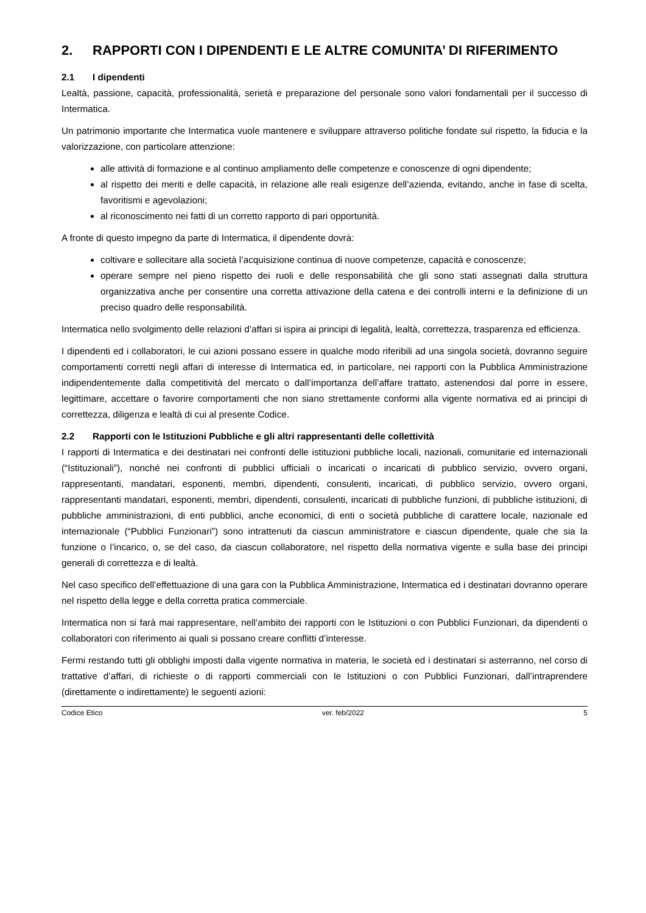2. RAPPORTI CON I DIPENDENTI E LE ALTRE COMUNITA’ DI RIFERIMENTO
2.1 I dipendenti
Lealtà, passione, capacità, professionalità, serietà e preparazione del personale sono valori fondamentali per il successo di Intermatica.
Un patrimonio importante che Intermatica vuole mantenere e sviluppare attraverso politiche fondate sul rispetto, la fiducia e la valorizzazione, con particolare attenzione:
alle attività di formazione e al continuo ampliamento delle competenze e conoscenze di ogni dipendente;
al rispetto dei meriti e delle capacità, in relazione alle reali esigenze dell’azienda, evitando, anche in fase di scelta, favoritismi e agevolazioni;
al riconoscimento nei fatti di un corretto rapporto di pari opportunità.
A fronte di questo impegno da parte di Intermatica, il dipendente dovrà:
coltivare e sollecitare alla società l’acquisizione continua di nuove competenze, capacità e conoscenze;
operare sempre nel pieno rispetto dei ruoli e delle responsabilità che gli sono stati assegnati dalla struttura organizzativa anche per consentire una corretta attivazione della catena e dei controlli interni e la definizione di un preciso quadro delle responsabilità.
Intermatica nello svolgimento delle relazioni d’affari si ispira ai principi di legalità, lealtà, correttezza, trasparenza ed efficienza.
I dipendenti ed i collaboratori, le cui azioni possano essere in qualche modo riferibili ad una singola società, dovranno seguire comportamenti corretti negli affari di interesse di Intermatica ed, in particolare, nei rapporti con la Pubblica Amministrazione indipendentemente dalla competitività del mercato o dall’importanza dell’affare trattato, astenendosi dal porre in essere, legittimare, accettare o favorire comportamenti che non siano strettamente conformi alla vigente normativa ed ai principi di correttezza, diligenza e lealtà di cui al presente Codice.
2.2 Rapporti con le Istituzioni Pubbliche e gli altri rappresentanti delle collettività
I rapporti di Intermatica e dei destinatari nei confronti delle istituzioni pubbliche locali, nazionali, comunitarie ed internazionali (“Istituzionali”), nonché nei confronti di pubblici ufficiali o incaricati o incaricati di pubblico servizio, ovvero organi, rappresentanti, mandatari, esponenti, membri, dipendenti, consulenti, incaricati, di pubblico servizio, ovvero organi, rappresentanti mandatari, esponenti, membri, dipendenti, consulenti, incaricati di pubbliche funzioni, di pubbliche istituzioni, di pubbliche amministrazioni, di enti pubblici, anche economici, di enti o società pubbliche di carattere locale, nazionale ed internazionale (“Pubblici Funzionari”) sono intrattenuti da ciascun amministratore e ciascun dipendente, quale che sia la funzione o l’incarico, o, se del caso, da ciascun collaboratore, nel rispetto della normativa vigente e sulla base dei principi generali di correttezza e di lealtà.
Nel caso specifico dell’effettuazione di una gara con la Pubblica Amministrazione, Intermatica ed i destinatari dovranno operare nel rispetto della legge e della corretta pratica commerciale.
Intermatica non si farà mai rappresentare, nell’ambito dei rapporti con le Istituzioni o con Pubblici Funzionari, da dipendenti o collaboratori con riferimento ai quali si possano creare conflitti d’interesse.
Fermi restando tutti gli obblighi imposti dalla vigente normativa in materia, le società ed i destinatari si asterranno, nel corso di trattative d’affari, di richieste o di rapporti commerciali con le Istituzioni o con Pubblici Funzionari, dall’intraprendere (direttamente o indirettamente) le seguenti azioni:
Codice Etico ver. feb/2022 5